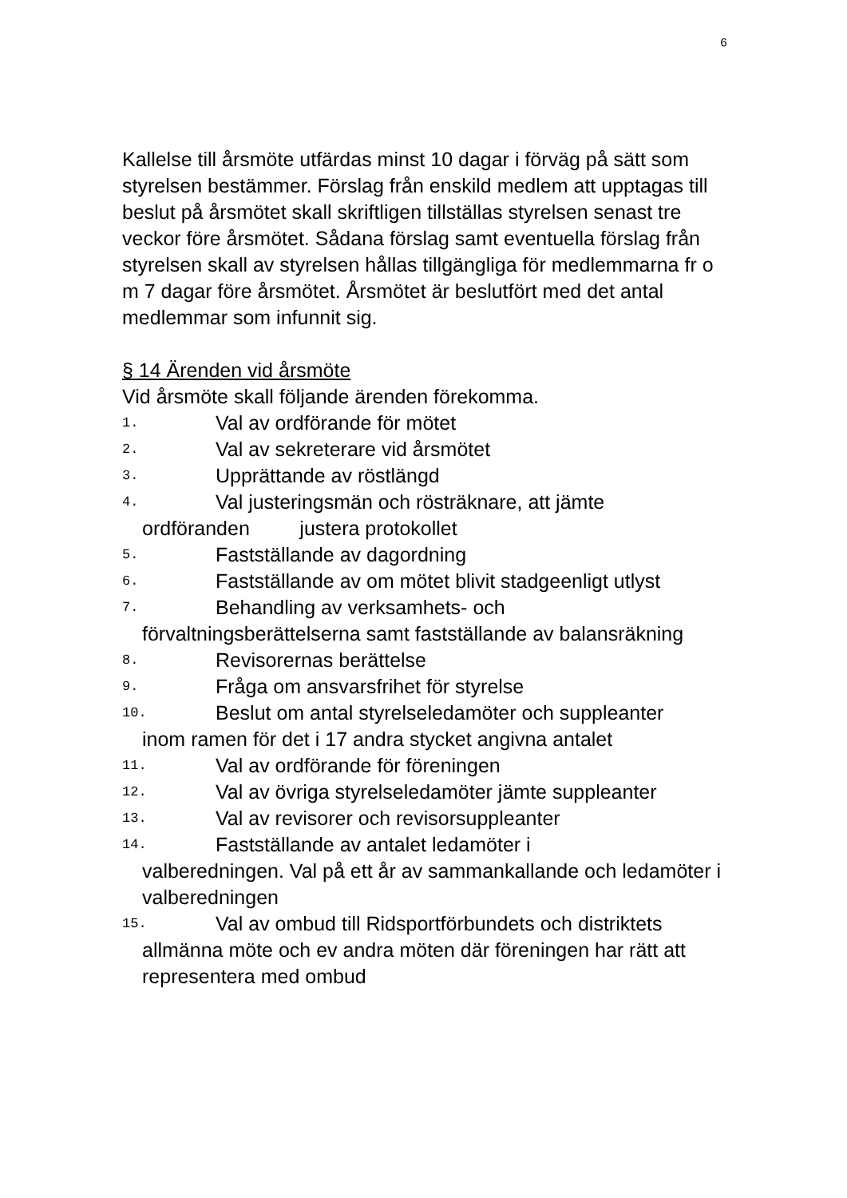6
Kallelse till årsmöte utfärdas minst 10 dagar i förväg på sätt som styrelsen bestämmer. Förslag från enskild medlem att upptagas till beslut på årsmötet skall skriftligen tillställas styrelsen senast tre veckor före årsmötet. Sådana förslag samt eventuella förslag från styrelsen skall av styrelsen hållas tillgängliga för medlemmarna fr o m 7 dagar före årsmötet. Årsmötet är beslutfört med det antal medlemmar som infunnit sig.
§ 14 Ärenden vid årsmöte
Vid årsmöte skall följande ärenden förekomma.
1. Val av ordförande för mötet
2. Val av sekreterare vid årsmötet
3. Upprättande av röstlängd
4. Val justeringsmän och rösträknare, att jämte
ordföranden justera protokollet
5. Fastställande av dagordning
6. Fastställande av om mötet blivit stadgeenligt utlyst
7. Behandling av verksamhets- och
förvaltningsberättelserna samt fastställande av balansräkning
8. Revisorernas berättelse
9. Fråga om ansvarsfrihet för styrelse
10. Beslut om antal styrelseledamöter och suppleanter
inom ramen för det i 17 andra stycket angivna antalet
11. Val av ordförande för föreningen
12. Val av övriga styrelseledamöter jämte suppleanter
13. Val av revisorer och revisorsuppleanter
14. Fastställande av antalet ledamöter i
valberedningen. Val på ett år av sammankallande och ledamöter i valberedningen
15. Val av ombud till Ridsportförbundets och distriktets
allmänna möte och ev andra möten där föreningen har rätt att representera med ombud